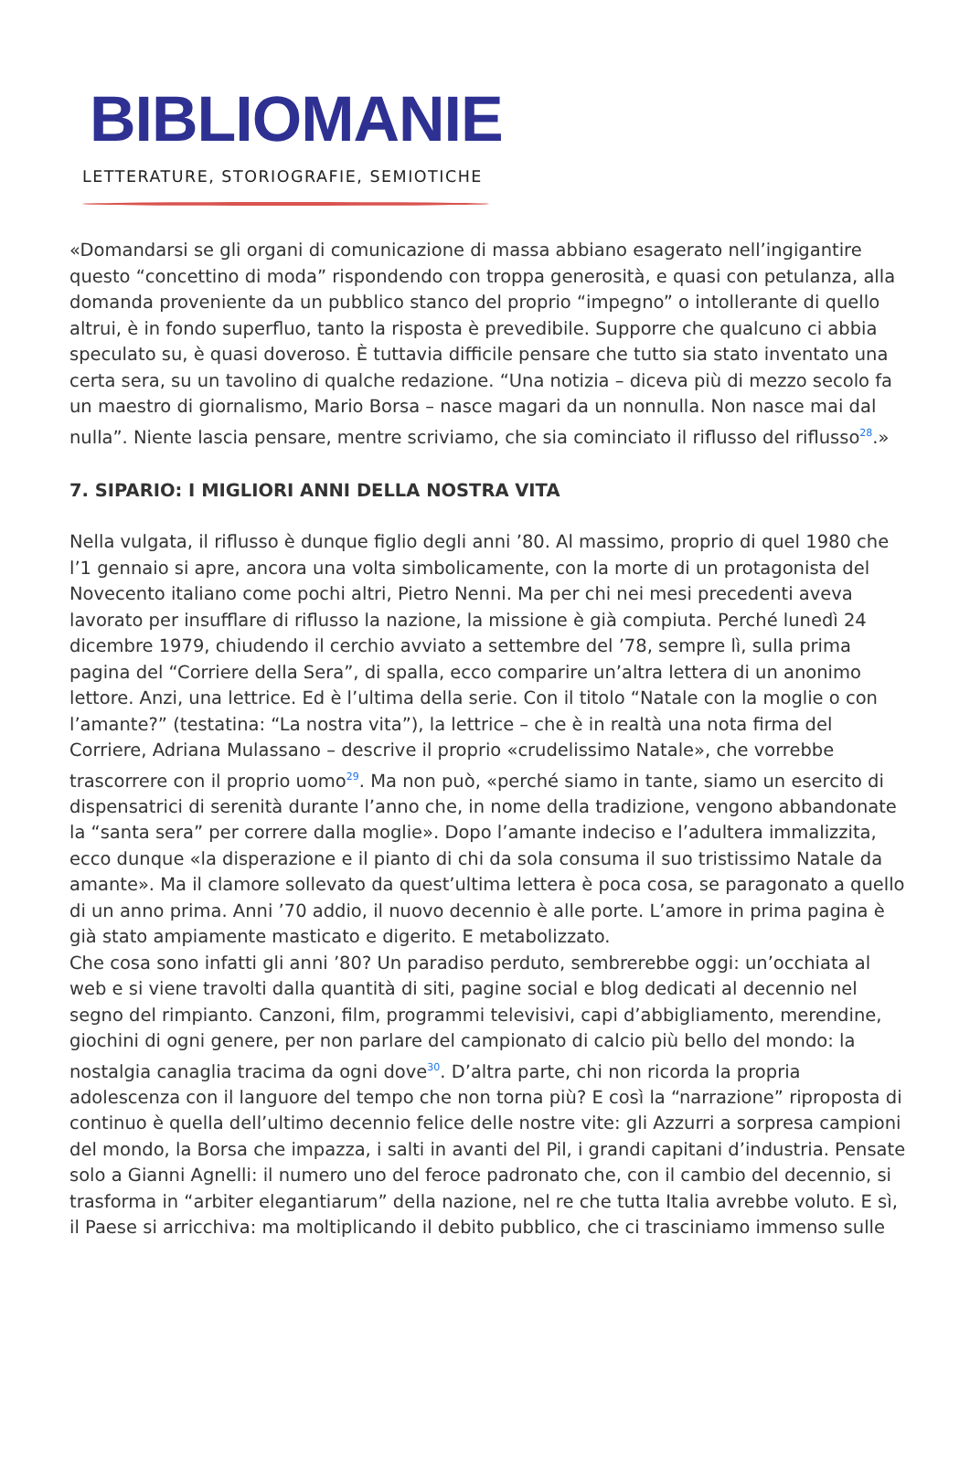BIBLIOMANIE
LETTERATURE, STORIOGRAFIE, SEMIOTICHE
«Domandarsi se gli organi di comunicazione di massa abbiano esagerato nell’ingigantire questo “concettino di moda” rispondendo con troppa generosità, e quasi con petulanza, alla domanda proveniente da un pubblico stanco del proprio “impegno” o intollerante di quello altrui, è in fondo superfluo, tanto la risposta è prevedibile. Supporre che qualcuno ci abbia speculato su, è quasi doveroso. È tuttavia difficile pensare che tutto sia stato inventato una certa sera, su un tavolino di qualche redazione. “Una notizia – diceva più di mezzo secolo fa un maestro di giornalismo, Mario Borsa – nasce magari da un nonnulla. Non nasce mai dal nulla”. Niente lascia pensare, mentre scriviamo, che sia cominciato il riflusso del riflusso<sup>28</sup>.»
7. SIPARIO: I MIGLIORI ANNI DELLA NOSTRA VITA
Nella vulgata, il riflusso è dunque figlio degli anni ’80. Al massimo, proprio di quel 1980 che l’1 gennaio si apre, ancora una volta simbolicamente, con la morte di un protagonista del Novecento italiano come pochi altri, Pietro Nenni. Ma per chi nei mesi precedenti aveva lavorato per insufflare di riflusso la nazione, la missione è già compiuta. Perché lunedì 24 dicembre 1979, chiudendo il cerchio avviato a settembre del ’78, sempre lì, sulla prima pagina del “Corriere della Sera”, di spalla, ecco comparire un’altra lettera di un anonimo lettore. Anzi, una lettrice. Ed è l’ultima della serie. Con il titolo “Natale con la moglie o con l’amante?” (testatina: “La nostra vita”), la lettrice – che è in realtà una nota firma del Corriere, Adriana Mulassano – descrive il proprio «crudelissimo Natale», che vorrebbe trascorrere con il proprio uomo<sup>29</sup>. Ma non può, «perché siamo in tante, siamo un esercito di dispensatrici di serenità durante l’anno che, in nome della tradizione, vengono abbandonate la “santa sera” per correre dalla moglie». Dopo l’amante indeciso e l’adultera immalizzita, ecco dunque «la disperazione e il pianto di chi da sola consuma il suo tristissimo Natale da amante». Ma il clamore sollevato da quest’ultima lettera è poca cosa, se paragonato a quello di un anno prima. Anni ’70 addio, il nuovo decennio è alle porte. L’amore in prima pagina è già stato ampiamente masticato e digerito. E metabolizzato.
Che cosa sono infatti gli anni ’80? Un paradiso perduto, sembrerebbe oggi: un’occhiata al web e si viene travolti dalla quantità di siti, pagine social e blog dedicati al decennio nel segno del rimpianto. Canzoni, film, programmi televisivi, capi d’abbigliamento, merendine, giochini di ogni genere, per non parlare del campionato di calcio più bello del mondo: la nostalgia canaglia tracima da ogni dove<sup>30</sup>. D’altra parte, chi non ricorda la propria adolescenza con il languore del tempo che non torna più? E così la “narrazione” riproposta di continuo è quella dell’ultimo decennio felice delle nostre vite: gli Azzurri a sorpresa campioni del mondo, la Borsa che impazza, i salti in avanti del Pil, i grandi capitani d’industria. Pensate solo a Gianni Agnelli: il numero uno del feroce padronato che, con il cambio del decennio, si trasforma in “arbiter elegantiarum” della nazione, nel re che tutta Italia avrebbe voluto. E sì, il Paese si arricchiva: ma moltiplicando il debito pubblico, che ci trasciniamo immenso sulle